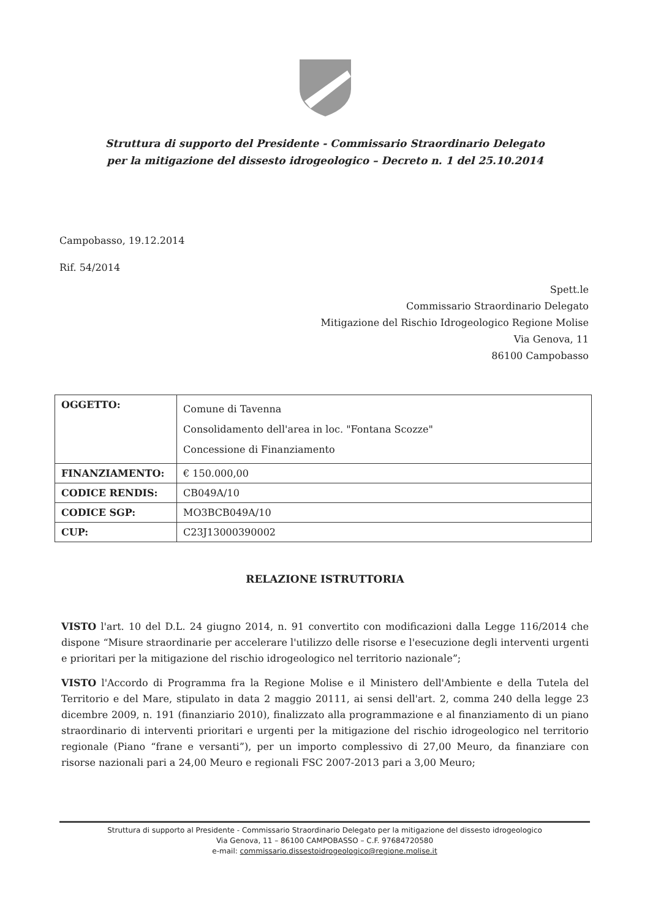Struttura di supporto del Presidente - Commissario Straordinario Delegato
per la mitigazione del dissesto idrogeologico – Decreto n. 1 del 25.10.2014
Campobasso, 19.12.2014
Rif. 54/2014
Spett.le
Commissario Straordinario Delegato
Mitigazione del Rischio Idrogeologico Regione Molise
Via Genova, 11
86100 Campobasso
| OGGETTO: | Comune di Tavenna Consolidamento dell'area in loc. "Fontana Scozze" Concessione di Finanziamento |
| FINANZIAMENTO: | € 150.000,00 |
| CODICE RENDIS: | CB049A/10 |
| CODICE SGP: | MO3BCB049A/10 |
| CUP: | C23J13000390002 |
RELAZIONE ISTRUTTORIA
VISTO l'art. 10 del D.L. 24 giugno 2014, n. 91 convertito con modificazioni dalla Legge 116/2014 che dispone “Misure straordinarie per accelerare l'utilizzo delle risorse e l'esecuzione degli interventi urgenti e prioritari per la mitigazione del rischio idrogeologico nel territorio nazionale”;
VISTO l'Accordo di Programma fra la Regione Molise e il Ministero dell'Ambiente e della Tutela del Territorio e del Mare, stipulato in data 2 maggio 20111, ai sensi dell'art. 2, comma 240 della legge 23 dicembre 2009, n. 191 (finanziario 2010), finalizzato alla programmazione e al finanziamento di un piano straordinario di interventi prioritari e urgenti per la mitigazione del rischio idrogeologico nel territorio regionale (Piano “frane e versanti”), per un importo complessivo di 27,00 Meuro, da finanziare con risorse nazionali pari a 24,00 Meuro e regionali FSC 2007-2013 pari a 3,00 Meuro;
Struttura di supporto al Presidente - Commissario Straordinario Delegato per la mitigazione del dissesto idrogeologico
Via Genova, 11 – 86100 CAMPOBASSO – C.F. 97684720580
e-mail: commissario.dissestoidrogeologico@regione.molise.it